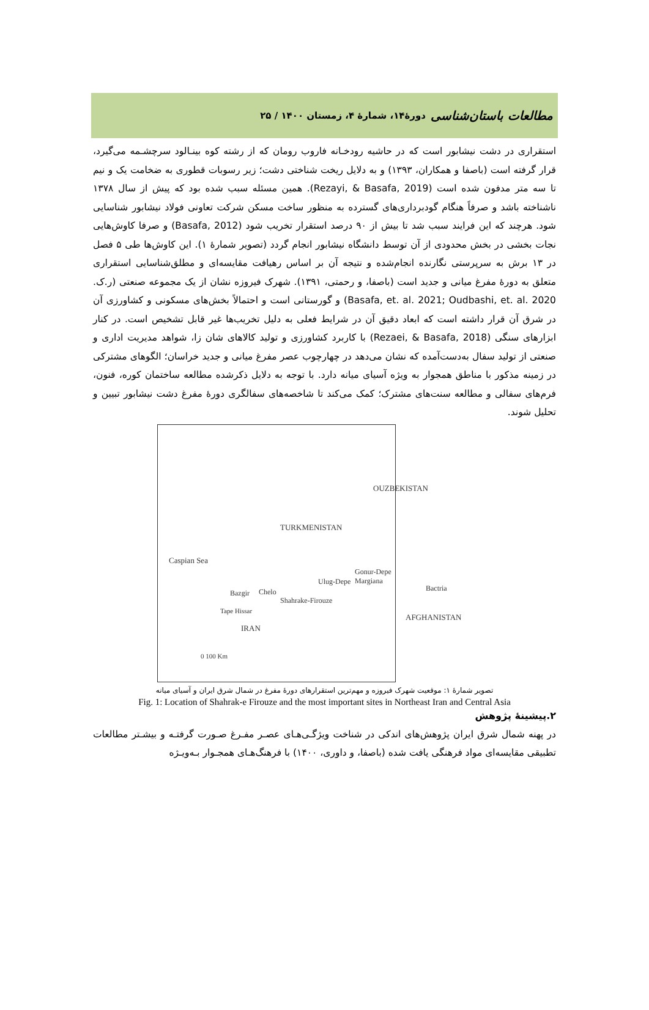مطالعات باستان‌شناسی دورۀ۱۴، شمارۀ ۴، زمستان ۱۴۰۰ / ۲۵
استقراری در دشت نیشابور است که در حاشیه رودخـانه فاروب رومان که از رشته کوه بینـالود سرچشـمه می‌گیرد، قرار گرفته است (باصفا و همکاران، ۱۳۹۳) و به دلایل ریخت شناختی دشت؛ زیر رسوبات قطوری به ضخامت یک و نیم تا سه متر مدفون شده است (Rezayi, & Basafa, 2019). همین مسئله سبب شده بود که پیش از سال ۱۳۷۸ ناشناخته باشد و صرفاً هنگام گودبرداری‌های گسترده به منظور ساخت مسکن شرکت تعاونی فولاد نیشابور شناسایی شود. هرچند که این فرایند سبب شد تا بیش از ۹۰ درصد استقرار تخریب شود (Basafa, 2012) و صرفا کاوش‌هایی نجات بخشی در بخش محدودی از آن توسط دانشگاه نیشابور انجام گردد (تصویر شمارۀ ۱). این کاوش‌ها طی ۵ فصل در ۱۳ برش به سرپرستی نگارنده انجام‌شده و نتیجه آن بر اساس رهیافت مقایسه‌ای و مطلق‌شناسایی استقراری متعلق به دورۀ مفرغ میانی و جدید است (باصفا، و رحمتی، ۱۳۹۱). شهرک فیروزه نشان از یک مجموعه صنعتی (ر.ک. Basafa, et. al. 2021; Oudbashi, et. al. 2020) و گورستانی است و احتمالاً بخش‌های مسکونی و کشاورزی آن در شرق آن قرار داشته است که ابعاد دقیق آن در شرایط فعلی به دلیل تخریب‌ها غیر قابل تشخیص است. در کنار ابزارهای سنگی (Rezaei, & Basafa, 2018) با کاربرد کشاورزی و تولید کالاهای شان زا، شواهد مدیریت اداری و صنعتی از تولید سفال به‌دست‌آمده که نشان می‌دهد در چهارچوب عصر مفرغ میانی و جدید خراسان؛ الگوهای مشترکی در زمینه مذکور با مناطق همجوار به ویژه آسیای میانه دارد. با توجه به دلایل ذکرشده مطالعه ساختمان کوره، فنون، فرم‌های سفالی و مطالعه سنت‌های مشترک؛ کمک می‌کند تا شاخصه‌های سفالگری دورۀ مفرغ دشت نیشابور تبیین و تحلیل شوند.
OUZBEKISTAN
TURKMENISTAN
Caspian Sea
Gonur-Depe Margiana
Ulug-Depe
Bactria
Bazgir Chelo
Shahrake-Firouze
Tape Hissar
AFGHANISTAN
IRAN
0 100 Km
تصویر شمارۀ ۱: موقعیت شهرک فیروزه و مهم‌ترین استقرارهای دورۀ مفرغ در شمال شرق ایران و آسیای میانه
Fig. 1: Location of Shahrak-e Firouze and the most important sites in Northeast Iran and Central Asia
۲.پیشینۀ پژوهش
در پهنه شمال شرق ایران پژوهش‌های اندکی در شناخت ویژگـی‌هـای عصـر مفـرغ صـورت گرفتـه و بیشـتر مطالعات تطبیقی مقایسه‌ای مواد فرهنگی یافت شده (باصفا، و داوری، ۱۴۰۰) با فرهنگ‌هـای همجـوار بـه‌ویـژه